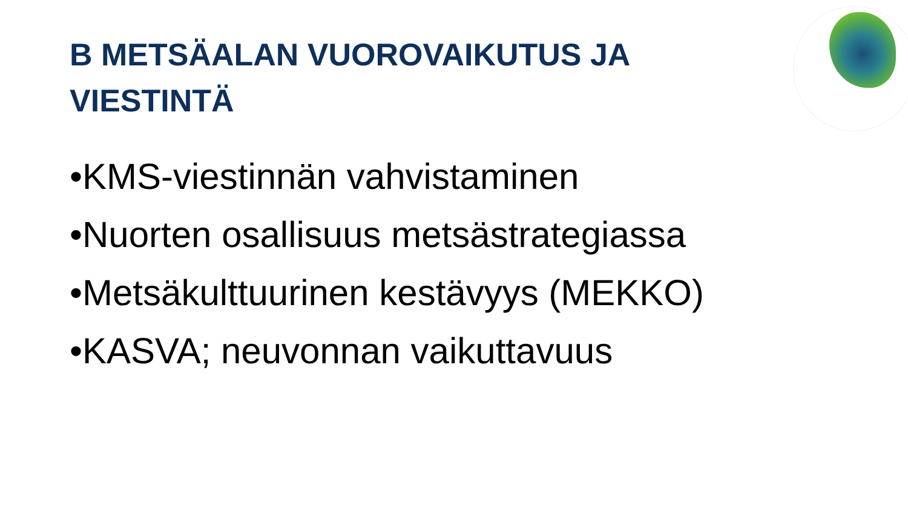B METSÄALAN VUOROVAIKUTUS JA VIESTINTÄ
•KMS-viestinnän vahvistaminen
•Nuorten osallisuus metsästrategiassa
•Metsäkulttuurinen kestävyys (MEKKO)
•KASVA; neuvonnan vaikuttavuus